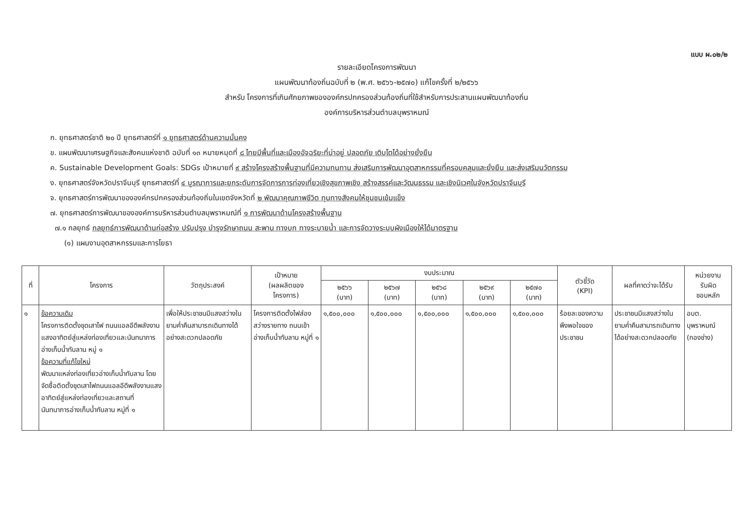แบบ ผ.๐๒/๒
รายละเอียดโครงการพัฒนา
แผนพัฒนาท้องถิ่นฉบับที่ ๒ (พ.ศ. ๒๕๖๖-๒๕๗๐) แก้ไขครั้งที่ ๒/๒๕๖๖
สำหรับ โครงการที่เกินศักยภาพขององค์กรปกครองส่วนท้องถิ่นที่ใช้สำหรับการประสานแผนพัฒนาท้องถิ่น
องค์การบริหารส่วนตำบลบุพราหมณ์
ก. ยุทธศาสตร์ชาติ ๒๐ ปี ยุทธศาสตร์ที่ ๑ ยุทธศาสตร์ด้านความมั่นคง
ข. แผนพัฒนาเศรษฐกิจและสังคมแห่งชาติ ฉบับที่ ๑๓ หมายหมุดที่ ๘ ไทยมีพื้นที่และเมืองอัจฉริยะที่น่าอยู่ ปลอดภัย เติบโตได้อย่างยั่งยืน
ค. Sustainable Development Goals: SDGs เป้าหมายที่ ๙ สร้างโครงสร้างพื้นฐานที่มีความทนทาน ส่งเสริมการพัฒนาอุตสาหกรรมที่ครอบคลุมและยั่งยืน และส่งเสริมนวัตกรรม
ง. ยุทธศาสตร์จังหวัดปราจีนบุรี ยุทธศาสตร์ที่ ๔ บูรณาการและยกระดับการจัดการการท่องเที่ยวเชิงสุขภาพเชิง สร้างสรรค์และวัฒนธรรม และเชิงนิเวศในจังหวัดปราจีนบุรี
จ. ยุทธศาสตร์การพัฒนาขององค์กรปกครองส่วนท้องถิ่นในเขตจังหวัดที่ ๒ พัฒนาคุณภาพชีวิต ทุนทางสังคมให้ชุมชนเข้มแข็ง
๗. ยุทธศาสตร์การพัฒนาขององค์การบริหารส่วนตำบลบุพราหมณ์ที่ ๑ การพัฒนาด้านโครงสร้างพื้นฐาน
๗.๑ กลยุทธ์ กลยุทธ์การพัฒนาด้านก่อสร้าง ปรับปรุง บำรุงรักษาถนน สะพาน ทางบก ทางระบายน้ำ และการจัดวางระบบผังเมืองให้ได้มาตรฐาน
(๑) แผนงานอุตสาหกรรมและการโยธา
| ที่ | โครงการ | วัตถุประสงค์ | เป้าหมาย (ผลผลิตของ โครงการ) | งบประมาณ | | | | | ตัวชี้วัด (KPI) | ผลที่คาดว่าจะได้รับ | หน่วยงาน รับผิด ชอบหลัก |
| --- | --- | --- | --- | --- | --- | --- | --- | --- | --- | --- | --- |
| | | | | ๒๕๖๖ (บาท) | ๒๕๖๗ (บาท) | ๒๕๖๘ (บาท) | ๒๕๖๙ (บาท) | ๒๕๗๐ (บาท) | | | |
| ๑ | ข้อความเดิม โครงการติดตั้งชุดเสาไฟ ถนนแอลอีดีพลังงานแสงอาทิตย์สู่แหล่งท่องเที่ยวและนันทนาการอ่างเก็บน้ำทับลาน หมู่ ๑ ข้อความที่แก้ไขใหม่ พัฒนาแหล่งท่องเที่ยวอ่างเก็บน้ำทับลาน โดยจัดซื้อติดตั้งชุดเสาไฟถนนแอลอีดีพลังงานแสงอาทิตย์สู่แหล่งท่องเที่ยวและสถานที่นันทนาการอ่างเก็บน้ำทับลาน หมู่ที่ ๑ | เพื่อให้ประชาชนมีแสงสว่างในยามค่ำคืนสามารถเดินทางได้อย่างสะดวกปลอดภัย | โครงการติดตั้งไฟส่องสว่างรายทาง ถนนเข้าอ่างเก็บน้ำทับลาน หมู่ที่ ๑ | ๑,๕๐๐,๐๐๐ | ๑,๕๐๐,๐๐๐ | ๑,๕๐๐,๐๐๐ | ๑,๕๐๐,๐๐๐ | ๑,๕๐๐,๐๐๐ | ร้อยละของความพึงพอใจของประชาชน | ประชาชนมีแสงสว่างในยามค่ำคืนสามารถเดินทางได้อย่างสะดวกปลอดภัย | อบต. บุพราหมณ์ (กองช่าง) |